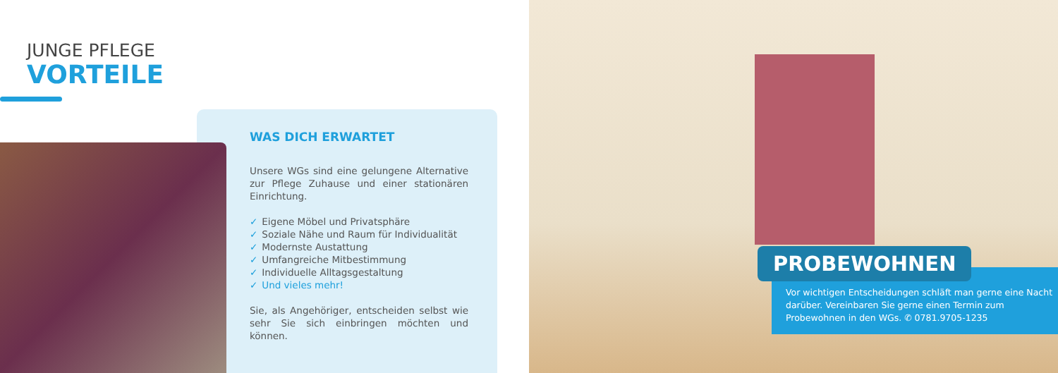JUNGE PFLEGE
VORTEILE
WAS DICH ERWARTET
Unsere WGs sind eine gelungene Alternative zur Pflege Zuhause und einer stationären Einrichtung.
✓ Eigene Möbel und Privatsphäre
✓ Soziale Nähe und Raum für Individualität
✓ Modernste Austattung
✓ Umfangreiche Mitbestimmung
✓ Individuelle Alltagsgestaltung
✓ Und vieles mehr!
Sie, als Angehöriger, entscheiden selbst wie sehr Sie sich einbringen möchten und können.
Vor wichtigen Entscheidungen schläft man gerne eine Nacht darüber. Vereinbaren Sie gerne einen Termin zum Probewohnen in den WGs. ✆ 0781.9705-1235
PROBEWOHNEN